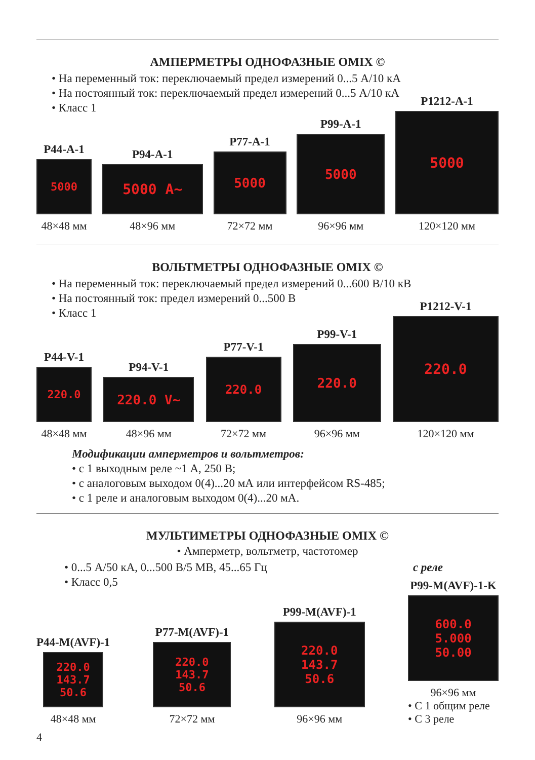АМПЕРМЕТРЫ ОДНОФАЗНЫЕ OMIX ©
• На переменный ток: переключаемый предел измерений 0...5 А/10 кА
• На постоянный ток: переключаемый предел измерений 0...5 А/10 кА
• Класс 1
P44-A-1
5000
48×48 мм
P94-A-1
5000 A~
48×96 мм
P77-A-1
5000
72×72 мм
P99-A-1
5000
96×96 мм
P1212-A-1
5000
120×120 мм
ВОЛЬТМЕТРЫ ОДНОФАЗНЫЕ OMIX ©
• На переменный ток: переключаемый предел измерений 0...600 В/10 кВ
• На постоянный ток: предел измерений 0...500 В
• Класс 1
P44-V-1
220.0
48×48 мм
P94-V-1
220.0 V~
48×96 мм
P77-V-1
220.0
72×72 мм
P99-V-1
220.0
96×96 мм
P1212-V-1
220.0
120×120 мм
Модификации амперметров и вольтметров:
• с 1 выходным реле ~1 А, 250 В;
• с аналоговым выходом 0(4)...20 мА или интерфейсом RS-485;
• с 1 реле и аналоговым выходом 0(4)...20 мА.
МУЛЬТИМЕТРЫ ОДНОФАЗНЫЕ OMIX ©
• Амперметр, вольтметр, частотомер
• 0...5 А/50 кА, 0...500 В/5 МВ, 45...65 Гц
• Класс 0,5
с реле
P44-M(AVF)-1
220.0
143.7
50.6
48×48 мм
P77-M(AVF)-1
220.0
143.7
50.6
72×72 мм
P99-M(AVF)-1
220.0
143.7
50.6
96×96 мм
P99-M(AVF)-1-K
600.0
5.000
50.00
96×96 мм
• С 1 общим реле
• С 3 реле
4